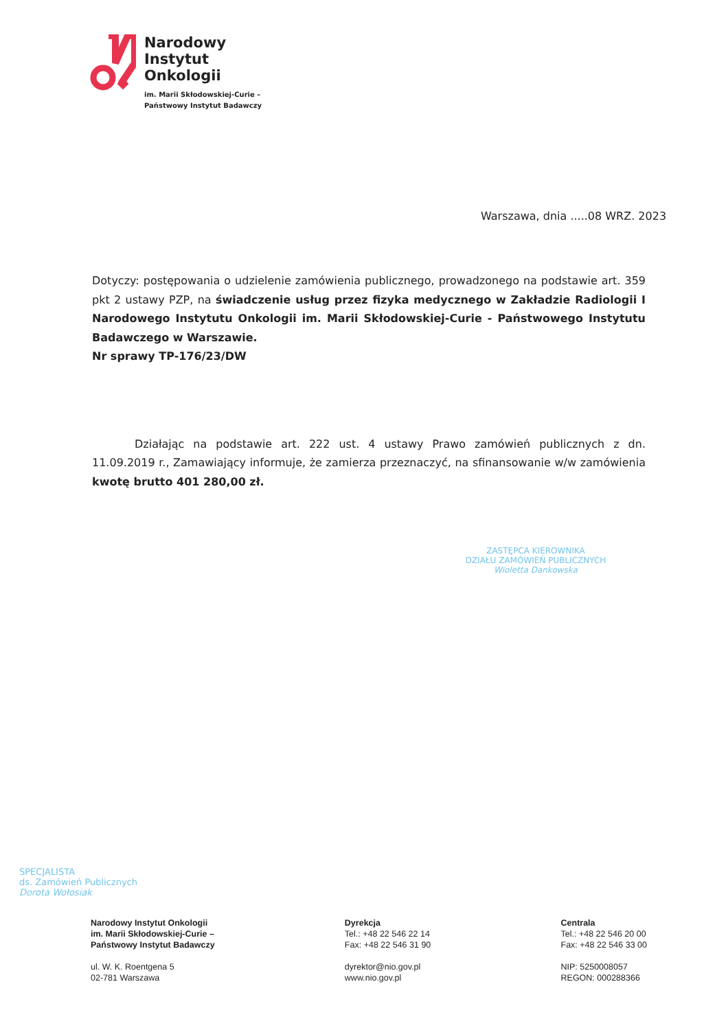Narodowy
Instytut
Onkologii
im. Marii Skłodowskiej-Curie –
Państwowy Instytut Badawczy
Warszawa, dnia .....08 WRZ. 2023
Dotyczy: postępowania o udzielenie zamówienia publicznego, prowadzonego na podstawie art. 359 pkt 2 ustawy PZP, na świadczenie usług przez fizyka medycznego w Zakładzie Radiologii I Narodowego Instytutu Onkologii im. Marii Skłodowskiej-Curie - Państwowego Instytutu Badawczego w Warszawie.
Nr sprawy TP-176/23/DW
Działając na podstawie art. 222 ust. 4 ustawy Prawo zamówień publicznych z dn. 11.09.2019 r., Zamawiający informuje, że zamierza przeznaczyć, na sfinansowanie w/w zamówienia kwotę brutto 401 280,00 zł.
ZASTĘPCA KIEROWNIKA
DZIAŁU ZAMÓWIEŃ PUBLICZNYCH
Wioletta Dankowska
SPECJALISTA
ds. Zamówień Publicznych
Dorota Wołosiak
Narodowy Instytut Onkologii
im. Marii Skłodowskiej-Curie –
Państwowy Instytut Badawczy
ul. W. K. Roentgena 5
02-781 Warszawa
Dyrekcja
Tel.: +48 22 546 22 14
Fax: +48 22 546 31 90
dyrektor@nio.gov.pl
www.nio.gov.pl
Centrala
Tel.: +48 22 546 20 00
Fax: +48 22 546 33 00
NIP: 5250008057
REGON: 000288366